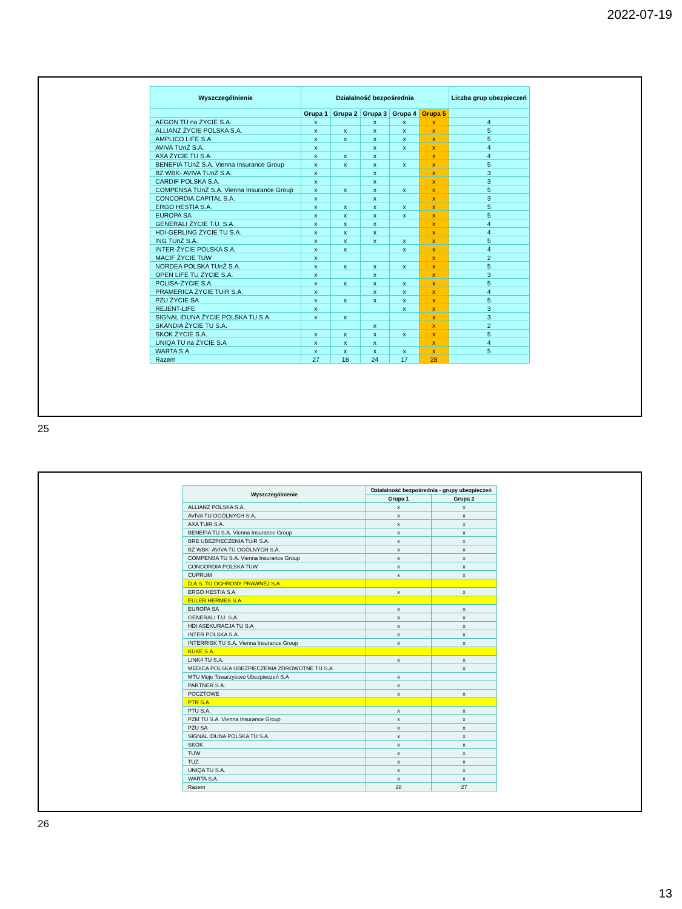2022-07-19
| Wyszczególnienie | Działalność bezpośrednia | | | | | Liczba grup ubezpieczeń |
| --- | --- | --- | --- | --- | --- | --- |
| | Grupa 1 | Grupa 2 | Grupa 3 | Grupa 4 | Grupa 5 | |
| AEGON TU na ŻYCIE S.A. | x | | x | x | x | 4 |
| ALLIANZ ŻYCIE POLSKA S.A. | x | x | x | x | x | 5 |
| AMPLICO LIFE S.A. | x | x | x | x | x | 5 |
| AVIVA TUnŻ S.A. | x | | x | x | x | 4 |
| AXA ŻYCIE TU S.A. | x | x | x | | x | 4 |
| BENEFIA TUnŻ S.A. Vienna Insurance Group | x | x | x | x | x | 5 |
| BZ WBK- AVIVA TUnŻ S.A. | x | | x | | x | 3 |
| CARDIF POLSKA S.A. | x | | x | | x | 3 |
| COMPENSA TUnŻ S.A. Vienna Insurance Group | x | x | x | x | x | 5 |
| CONCORDIA CAPITAL S.A. | x | | x | | x | 3 |
| ERGO HESTIA S.A. | x | x | x | x | x | 5 |
| EUROPA SA | x | x | x | x | x | 5 |
| GENERALI ŻYCIE T.U. S.A. | x | x | x | | x | 4 |
| HDI-GERLING ŻYCIE TU S.A. | x | x | x | | x | 4 |
| ING TUnŻ S.A. | x | x | x | x | x | 5 |
| INTER-ŻYCIE POLSKA S.A. | x | x | | x | x | 4 |
| MACIF ŻYCIE TUW | x | | | | x | 2 |
| NORDEA POLSKA TUnŻ S.A. | x | x | x | x | x | 5 |
| OPEN LIFE TU ŻYCIE S.A. | x | | x | | x | 3 |
| POLISA-ŻYCIE S.A. | x | x | x | x | x | 5 |
| PRAMERICA ŻYCIE TUiR S.A. | x | | x | x | x | 4 |
| PZU ŻYCIE SA | x | x | x | x | x | 5 |
| REJENT-LIFE | x | | | x | x | 3 |
| SIGNAL IDUNA ŻYCIE POLSKA TU S.A. | x | x | | | x | 3 |
| SKANDIA ŻYCIE TU S.A. | | | x | | x | 2 |
| SKOK ŻYCIE S.A. | x | x | x | x | x | 5 |
| UNIQA TU na ŻYCIE S.A | x | x | x | | x | 4 |
| WARTA S.A. | x | x | x | x | x | 5 |
| Razem | 27 | 18 | 24 | 17 | 28 | |
25
| Wyszczególnienie | Działalność bezpośrednia - grupy ubezpieczeń | |
| --- | --- | --- |
| | Grupa 1 | Grupa 2 |
| ALLIANZ POLSKA S.A. | x | x |
| AVIVA TU OGÓLNYCH S.A. | x | x |
| AXA TUiR S.A. | x | x |
| BENEFIA TU S.A. Vienna Insurance Group | x | x |
| BRE UBEZPIECZENIA TUiR S.A. | x | x |
| BZ WBK- AVIVA TU OGÓLNYCH S.A. | x | x |
| COMPENSA TU S.A. Vienna Insurance Group | x | x |
| CONCORDIA POLSKA TUW | x | x |
| CUPRUM | x | x |
| D.A.S. TU OCHRONY PRAWNEJ S.A. | | |
| ERGO HESTIA S.A. | x | x |
| EULER HERMES S.A. | | |
| EUROPA SA | x | x |
| GENERALI T.U. S.A. | x | x |
| HDI ASEKURACJA TU S.A | x | x |
| INTER POLSKA S.A. | x | x |
| INTERRISK TU S.A. Vienna Insurance Group | x | x |
| KUKE S.A. | | |
| LINK4 TU S.A. | x | x |
| MEDICA POLSKA UBEZPIECZENIA ZDROWOTNE TU S.A. | | x |
| MTU Moje Towarzystwo Ubezpieczeń S.A | x | |
| PARTNER S.A. | x | |
| POCZTOWE | x | x |
| PTR S.A. | | |
| PTU S.A. | x | x |
| PZM TU S.A. Vienna Insurance Group | x | x |
| PZU SA | x | x |
| SIGNAL IDUNA POLSKA TU S.A. | x | x |
| SKOK | x | x |
| TUW | x | x |
| TUZ | x | x |
| UNIQA TU S.A. | x | x |
| WARTA S.A. | x | x |
| Razem | 28 | 27 |
26
13